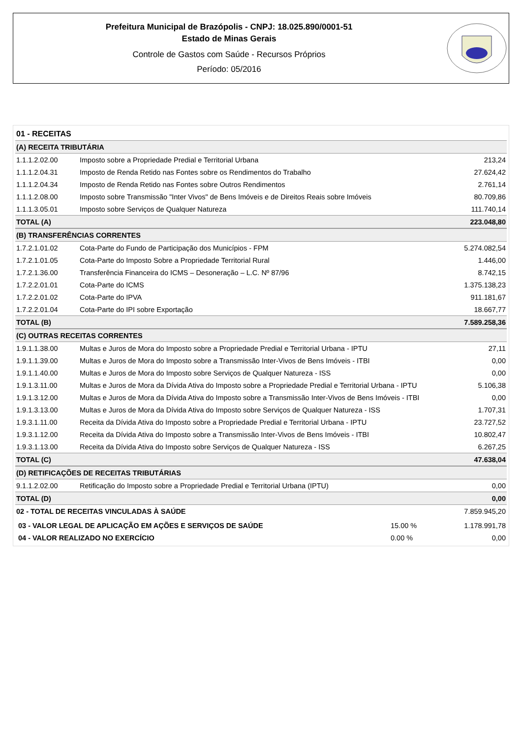Prefeitura Municipal de Brazópolis - CNPJ: 18.025.890/0001-51
Estado de Minas Gerais
Controle de Gastos com Saúde - Recursos Próprios
Período: 05/2016
| 01 - RECEITAS | | |
| (A) RECEITA TRIBUTÁRIA | | |
| 1.1.1.2.02.00 | Imposto sobre a Propriedade Predial e Territorial Urbana | 213,24 |
| 1.1.1.2.04.31 | Imposto de Renda Retido nas Fontes sobre os Rendimentos do Trabalho | 27.624,42 |
| 1.1.1.2.04.34 | Imposto de Renda Retido nas Fontes sobre Outros Rendimentos | 2.761,14 |
| 1.1.1.2.08.00 | Imposto sobre Transmissão "Inter Vivos" de Bens Imóveis e de Direitos Reais sobre Imóveis | 80.709,86 |
| 1.1.1.3.05.01 | Imposto sobre Serviços de Qualquer Natureza | 111.740,14 |
| TOTAL (A) | | 223.048,80 |
| (B) TRANSFERÊNCIAS CORRENTES | | |
| 1.7.2.1.01.02 | Cota-Parte do Fundo de Participação dos Municípios - FPM | 5.274.082,54 |
| 1.7.2.1.01.05 | Cota-Parte do Imposto Sobre a Propriedade Territorial Rural | 1.446,00 |
| 1.7.2.1.36.00 | Transferência Financeira do ICMS – Desoneração – L.C. Nº 87/96 | 8.742,15 |
| 1.7.2.2.01.01 | Cota-Parte do ICMS | 1.375.138,23 |
| 1.7.2.2.01.02 | Cota-Parte do IPVA | 911.181,67 |
| 1.7.2.2.01.04 | Cota-Parte do IPI sobre Exportação | 18.667,77 |
| TOTAL (B) | | 7.589.258,36 |
| (C) OUTRAS RECEITAS CORRENTES | | |
| 1.9.1.1.38.00 | Multas e Juros de Mora do Imposto sobre a Propriedade Predial e Territorial Urbana - IPTU | 27,11 |
| 1.9.1.1.39.00 | Multas e Juros de Mora do Imposto sobre a Transmissão Inter-Vivos de Bens Imóveis - ITBI | 0,00 |
| 1.9.1.1.40.00 | Multas e Juros de Mora do Imposto sobre Serviços de Qualquer Natureza - ISS | 0,00 |
| 1.9.1.3.11.00 | Multas e Juros de Mora da Dívida Ativa do Imposto sobre a Propriedade Predial e Territorial Urbana - IPTU | 5.106,38 |
| 1.9.1.3.12.00 | Multas e Juros de Mora da Dívida Ativa do Imposto sobre a Transmissão Inter-Vivos de Bens Imóveis - ITBI | 0,00 |
| 1.9.1.3.13.00 | Multas e Juros de Mora da Dívida Ativa do Imposto sobre Serviços de Qualquer Natureza - ISS | 1.707,31 |
| 1.9.3.1.11.00 | Receita da Dívida Ativa do Imposto sobre a Propriedade Predial e Territorial Urbana - IPTU | 23.727,52 |
| 1.9.3.1.12.00 | Receita da Dívida Ativa do Imposto sobre a Transmissão Inter-Vivos de Bens Imóveis - ITBI | 10.802,47 |
| 1.9.3.1.13.00 | Receita da Dívida Ativa do Imposto sobre Serviços de Qualquer Natureza - ISS | 6.267,25 |
| TOTAL (C) | | 47.638,04 |
| (D) RETIFICAÇÕES DE RECEITAS TRIBUTÁRIAS | | |
| 9.1.1.2.02.00 | Retificação do Imposto sobre a Propriedade Predial e Territorial Urbana (IPTU) | 0,00 |
| TOTAL (D) | | 0,00 |
| 02 - TOTAL DE RECEITAS VINCULADAS À SAÚDE | | 7.859.945,20 |
| 03 - VALOR LEGAL DE APLICAÇÃO EM AÇÕES E SERVIÇOS DE SAÚDE | 15.00 % | 1.178.991,78 |
| 04 - VALOR REALIZADO NO EXERCÍCIO | 0.00 % | 0,00 |